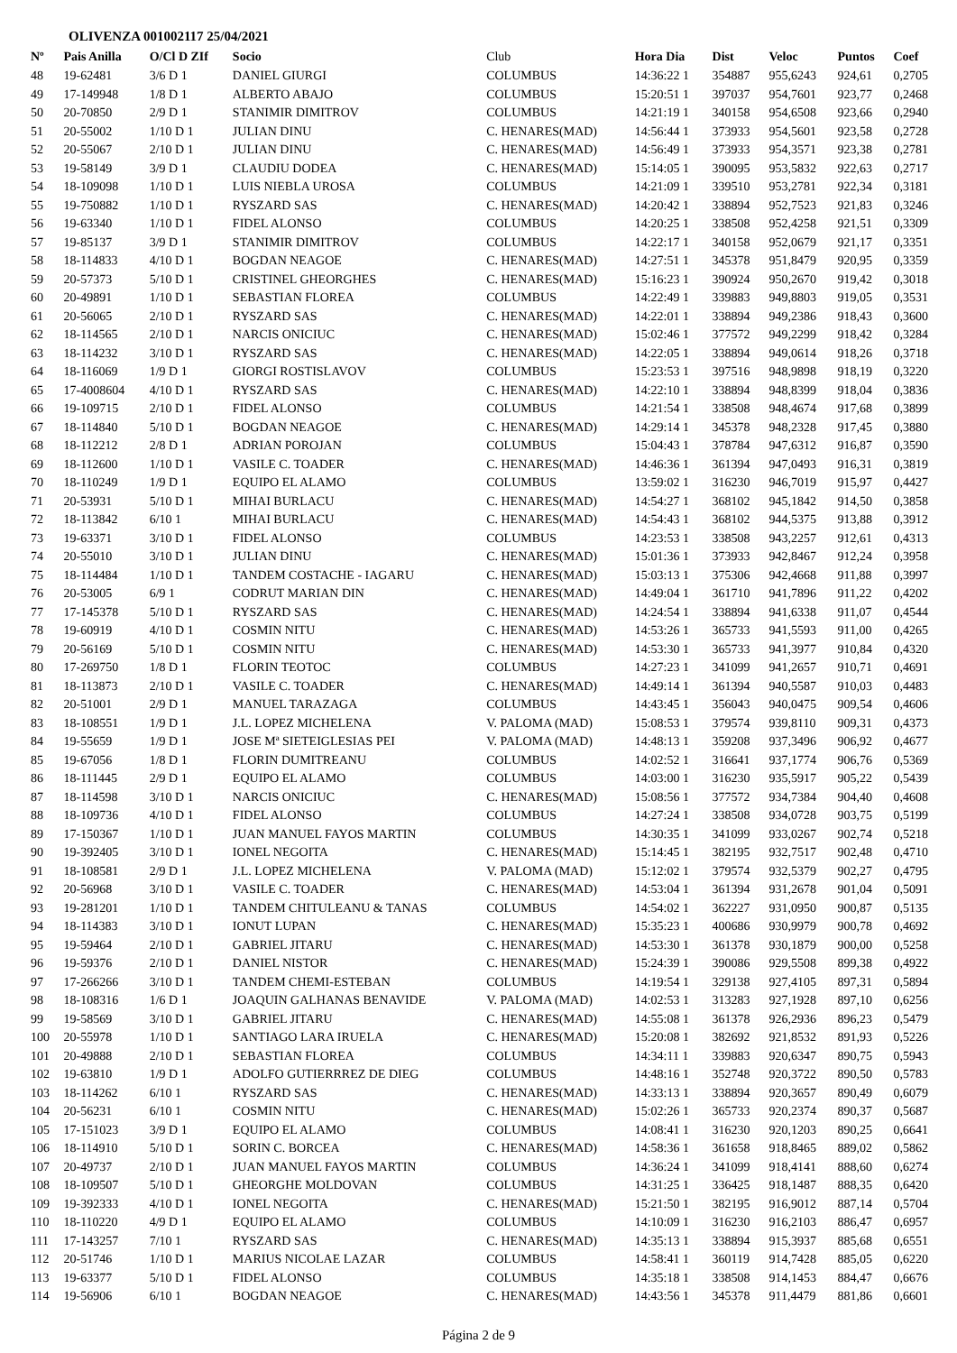OLIVENZA 001002117 25/04/2021
| Nº | Pais Anilla | O/Cl D ZIf | Socio | Club | Hora Dia | Dist | Veloc | Puntos | Coef |
| --- | --- | --- | --- | --- | --- | --- | --- | --- | --- |
| 48 | 19-62481 | 3/6 D 1 | DANIEL GIURGI | COLUMBUS | 14:36:22 1 | 354887 | 955,6243 | 924,61 | 0,2705 |
| 49 | 17-149948 | 1/8 D 1 | ALBERTO ABAJO | COLUMBUS | 15:20:51 1 | 397037 | 954,7601 | 923,77 | 0,2468 |
| 50 | 20-70850 | 2/9 D 1 | STANIMIR DIMITROV | COLUMBUS | 14:21:19 1 | 340158 | 954,6508 | 923,66 | 0,2940 |
| 51 | 20-55002 | 1/10 D 1 | JULIAN DINU | C. HENARES(MAD) | 14:56:44 1 | 373933 | 954,5601 | 923,58 | 0,2728 |
| 52 | 20-55067 | 2/10 D 1 | JULIAN DINU | C. HENARES(MAD) | 14:56:49 1 | 373933 | 954,3571 | 923,38 | 0,2781 |
| 53 | 19-58149 | 3/9 D 1 | CLAUDIU DODEA | C. HENARES(MAD) | 15:14:05 1 | 390095 | 953,5832 | 922,63 | 0,2717 |
| 54 | 18-109098 | 1/10 D 1 | LUIS NIEBLA UROSA | COLUMBUS | 14:21:09 1 | 339510 | 953,2781 | 922,34 | 0,3181 |
| 55 | 19-750882 | 1/10 D 1 | RYSZARD SAS | C. HENARES(MAD) | 14:20:42 1 | 338894 | 952,7523 | 921,83 | 0,3246 |
| 56 | 19-63340 | 1/10 D 1 | FIDEL ALONSO | COLUMBUS | 14:20:25 1 | 338508 | 952,4258 | 921,51 | 0,3309 |
| 57 | 19-85137 | 3/9 D 1 | STANIMIR DIMITROV | COLUMBUS | 14:22:17 1 | 340158 | 952,0679 | 921,17 | 0,3351 |
| 58 | 18-114833 | 4/10 D 1 | BOGDAN NEAGOE | C. HENARES(MAD) | 14:27:51 1 | 345378 | 951,8479 | 920,95 | 0,3359 |
| 59 | 20-57373 | 5/10 D 1 | CRISTINEL GHEORGHES | C. HENARES(MAD) | 15:16:23 1 | 390924 | 950,2670 | 919,42 | 0,3018 |
| 60 | 20-49891 | 1/10 D 1 | SEBASTIAN FLOREA | COLUMBUS | 14:22:49 1 | 339883 | 949,8803 | 919,05 | 0,3531 |
| 61 | 20-56065 | 2/10 D 1 | RYSZARD SAS | C. HENARES(MAD) | 14:22:01 1 | 338894 | 949,2386 | 918,43 | 0,3600 |
| 62 | 18-114565 | 2/10 D 1 | NARCIS ONICIUC | C. HENARES(MAD) | 15:02:46 1 | 377572 | 949,2299 | 918,42 | 0,3284 |
| 63 | 18-114232 | 3/10 D 1 | RYSZARD SAS | C. HENARES(MAD) | 14:22:05 1 | 338894 | 949,0614 | 918,26 | 0,3718 |
| 64 | 18-116069 | 1/9 D 1 | GIORGI ROSTISLAVOV | COLUMBUS | 15:23:53 1 | 397516 | 948,9898 | 918,19 | 0,3220 |
| 65 | 17-4008604 | 4/10 D 1 | RYSZARD SAS | C. HENARES(MAD) | 14:22:10 1 | 338894 | 948,8399 | 918,04 | 0,3836 |
| 66 | 19-109715 | 2/10 D 1 | FIDEL ALONSO | COLUMBUS | 14:21:54 1 | 338508 | 948,4674 | 917,68 | 0,3899 |
| 67 | 18-114840 | 5/10 D 1 | BOGDAN NEAGOE | C. HENARES(MAD) | 14:29:14 1 | 345378 | 948,2328 | 917,45 | 0,3880 |
| 68 | 18-112212 | 2/8 D 1 | ADRIAN POROJAN | COLUMBUS | 15:04:43 1 | 378784 | 947,6312 | 916,87 | 0,3590 |
| 69 | 18-112600 | 1/10 D 1 | VASILE C. TOADER | C. HENARES(MAD) | 14:46:36 1 | 361394 | 947,0493 | 916,31 | 0,3819 |
| 70 | 18-110249 | 1/9 D 1 | EQUIPO EL ALAMO | COLUMBUS | 13:59:02 1 | 316230 | 946,7019 | 915,97 | 0,4427 |
| 71 | 20-53931 | 5/10 D 1 | MIHAI BURLACU | C. HENARES(MAD) | 14:54:27 1 | 368102 | 945,1842 | 914,50 | 0,3858 |
| 72 | 18-113842 | 6/10 1 | MIHAI BURLACU | C. HENARES(MAD) | 14:54:43 1 | 368102 | 944,5375 | 913,88 | 0,3912 |
| 73 | 19-63371 | 3/10 D 1 | FIDEL ALONSO | COLUMBUS | 14:23:53 1 | 338508 | 943,2257 | 912,61 | 0,4313 |
| 74 | 20-55010 | 3/10 D 1 | JULIAN DINU | C. HENARES(MAD) | 15:01:36 1 | 373933 | 942,8467 | 912,24 | 0,3958 |
| 75 | 18-114484 | 1/10 D 1 | TANDEM COSTACHE - IAGARU | C. HENARES(MAD) | 15:03:13 1 | 375306 | 942,4668 | 911,88 | 0,3997 |
| 76 | 20-53005 | 6/9 1 | CODRUT MARIAN DIN | C. HENARES(MAD) | 14:49:04 1 | 361710 | 941,7896 | 911,22 | 0,4202 |
| 77 | 17-145378 | 5/10 D 1 | RYSZARD SAS | C. HENARES(MAD) | 14:24:54 1 | 338894 | 941,6338 | 911,07 | 0,4544 |
| 78 | 19-60919 | 4/10 D 1 | COSMIN NITU | C. HENARES(MAD) | 14:53:26 1 | 365733 | 941,5593 | 911,00 | 0,4265 |
| 79 | 20-56169 | 5/10 D 1 | COSMIN NITU | C. HENARES(MAD) | 14:53:30 1 | 365733 | 941,3977 | 910,84 | 0,4320 |
| 80 | 17-269750 | 1/8 D 1 | FLORIN TEOTOC | COLUMBUS | 14:27:23 1 | 341099 | 941,2657 | 910,71 | 0,4691 |
| 81 | 18-113873 | 2/10 D 1 | VASILE C. TOADER | C. HENARES(MAD) | 14:49:14 1 | 361394 | 940,5587 | 910,03 | 0,4483 |
| 82 | 20-51001 | 2/9 D 1 | MANUEL TARAZAGA | COLUMBUS | 14:43:45 1 | 356043 | 940,0475 | 909,54 | 0,4606 |
| 83 | 18-108551 | 1/9 D 1 | J.L. LOPEZ MICHELENA | V. PALOMA (MAD) | 15:08:53 1 | 379574 | 939,8110 | 909,31 | 0,4373 |
| 84 | 19-55659 | 1/9 D 1 | JOSE Mª SIETEIGLESIAS PEI | V. PALOMA (MAD) | 14:48:13 1 | 359208 | 937,3496 | 906,92 | 0,4677 |
| 85 | 19-67056 | 1/8 D 1 | FLORIN DUMITREANU | COLUMBUS | 14:02:52 1 | 316641 | 937,1774 | 906,76 | 0,5369 |
| 86 | 18-111445 | 2/9 D 1 | EQUIPO EL ALAMO | COLUMBUS | 14:03:00 1 | 316230 | 935,5917 | 905,22 | 0,5439 |
| 87 | 18-114598 | 3/10 D 1 | NARCIS ONICIUC | C. HENARES(MAD) | 15:08:56 1 | 377572 | 934,7384 | 904,40 | 0,4608 |
| 88 | 18-109736 | 4/10 D 1 | FIDEL ALONSO | COLUMBUS | 14:27:24 1 | 338508 | 934,0728 | 903,75 | 0,5199 |
| 89 | 17-150367 | 1/10 D 1 | JUAN MANUEL FAYOS MARTIN | COLUMBUS | 14:30:35 1 | 341099 | 933,0267 | 902,74 | 0,5218 |
| 90 | 19-392405 | 3/10 D 1 | IONEL NEGOITA | C. HENARES(MAD) | 15:14:45 1 | 382195 | 932,7517 | 902,48 | 0,4710 |
| 91 | 18-108581 | 2/9 D 1 | J.L. LOPEZ MICHELENA | V. PALOMA (MAD) | 15:12:02 1 | 379574 | 932,5379 | 902,27 | 0,4795 |
| 92 | 20-56968 | 3/10 D 1 | VASILE C. TOADER | C. HENARES(MAD) | 14:53:04 1 | 361394 | 931,2678 | 901,04 | 0,5091 |
| 93 | 19-281201 | 1/10 D 1 | TANDEM CHITULEANU & TANAS | COLUMBUS | 14:54:02 1 | 362227 | 931,0950 | 900,87 | 0,5135 |
| 94 | 18-114383 | 3/10 D 1 | IONUT LUPAN | C. HENARES(MAD) | 15:35:23 1 | 400686 | 930,9979 | 900,78 | 0,4692 |
| 95 | 19-59464 | 2/10 D 1 | GABRIEL JITARU | C. HENARES(MAD) | 14:53:30 1 | 361378 | 930,1879 | 900,00 | 0,5258 |
| 96 | 19-59376 | 2/10 D 1 | DANIEL NISTOR | C. HENARES(MAD) | 15:24:39 1 | 390086 | 929,5508 | 899,38 | 0,4922 |
| 97 | 17-266266 | 3/10 D 1 | TANDEM CHEMI-ESTEBAN | COLUMBUS | 14:19:54 1 | 329138 | 927,4105 | 897,31 | 0,5894 |
| 98 | 18-108316 | 1/6 D 1 | JOAQUIN GALHANAS BENAVIDE | V. PALOMA (MAD) | 14:02:53 1 | 313283 | 927,1928 | 897,10 | 0,6256 |
| 99 | 19-58569 | 3/10 D 1 | GABRIEL JITARU | C. HENARES(MAD) | 14:55:08 1 | 361378 | 926,2936 | 896,23 | 0,5479 |
| 100 | 20-55978 | 1/10 D 1 | SANTIAGO LARA IRUELA | C. HENARES(MAD) | 15:20:08 1 | 382692 | 921,8532 | 891,93 | 0,5226 |
| 101 | 20-49888 | 2/10 D 1 | SEBASTIAN FLOREA | COLUMBUS | 14:34:11 1 | 339883 | 920,6347 | 890,75 | 0,5943 |
| 102 | 19-63810 | 1/9 D 1 | ADOLFO GUTIERRREZ DE DIEG | COLUMBUS | 14:48:16 1 | 352748 | 920,3722 | 890,50 | 0,5783 |
| 103 | 18-114262 | 6/10 1 | RYSZARD SAS | C. HENARES(MAD) | 14:33:13 1 | 338894 | 920,3657 | 890,49 | 0,6079 |
| 104 | 20-56231 | 6/10 1 | COSMIN NITU | C. HENARES(MAD) | 15:02:26 1 | 365733 | 920,2374 | 890,37 | 0,5687 |
| 105 | 17-151023 | 3/9 D 1 | EQUIPO EL ALAMO | COLUMBUS | 14:08:41 1 | 316230 | 920,1203 | 890,25 | 0,6641 |
| 106 | 18-114910 | 5/10 D 1 | SORIN C. BORCEA | C. HENARES(MAD) | 14:58:36 1 | 361658 | 918,8465 | 889,02 | 0,5862 |
| 107 | 20-49737 | 2/10 D 1 | JUAN MANUEL FAYOS MARTIN | COLUMBUS | 14:36:24 1 | 341099 | 918,4141 | 888,60 | 0,6274 |
| 108 | 18-109507 | 5/10 D 1 | GHEORGHE MOLDOVAN | COLUMBUS | 14:31:25 1 | 336425 | 918,1487 | 888,35 | 0,6420 |
| 109 | 19-392333 | 4/10 D 1 | IONEL NEGOITA | C. HENARES(MAD) | 15:21:50 1 | 382195 | 916,9012 | 887,14 | 0,5704 |
| 110 | 18-110220 | 4/9 D 1 | EQUIPO EL ALAMO | COLUMBUS | 14:10:09 1 | 316230 | 916,2103 | 886,47 | 0,6957 |
| 111 | 17-143257 | 7/10 1 | RYSZARD SAS | C. HENARES(MAD) | 14:35:13 1 | 338894 | 915,3937 | 885,68 | 0,6551 |
| 112 | 20-51746 | 1/10 D 1 | MARIUS NICOLAE LAZAR | COLUMBUS | 14:58:41 1 | 360119 | 914,7428 | 885,05 | 0,6220 |
| 113 | 19-63377 | 5/10 D 1 | FIDEL ALONSO | COLUMBUS | 14:35:18 1 | 338508 | 914,1453 | 884,47 | 0,6676 |
| 114 | 19-56906 | 6/10 1 | BOGDAN NEAGOE | C. HENARES(MAD) | 14:43:56 1 | 345378 | 911,4479 | 881,86 | 0,6601 |
Página 2 de 9